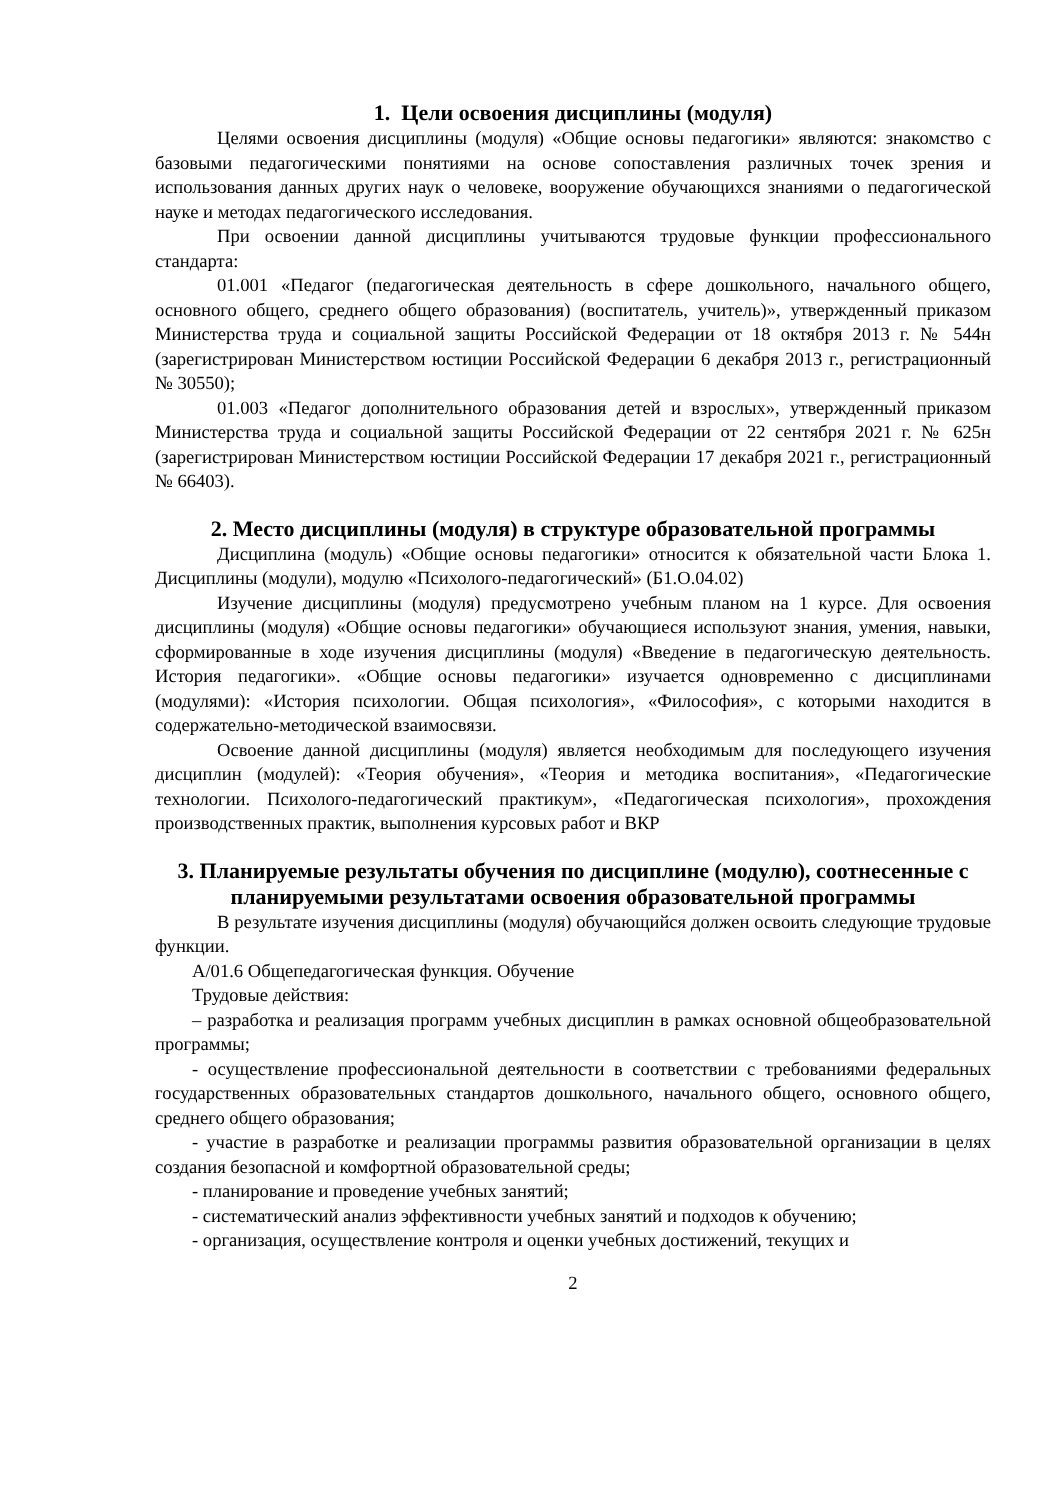1. Цели освоения дисциплины (модуля)
Целями освоения дисциплины (модуля) «Общие основы педагогики» являются: знакомство с базовыми педагогическими понятиями на основе сопоставления различных точек зрения и использования данных других наук о человеке, вооружение обучающихся знаниями о педагогической науке и методах педагогического исследования.
При освоении данной дисциплины учитываются трудовые функции профессионального стандарта:
01.001 «Педагог (педагогическая деятельность в сфере дошкольного, начального общего, основного общего, среднего общего образования) (воспитатель, учитель)», утвержденный приказом Министерства труда и социальной защиты Российской Федерации от 18 октября 2013 г. № 544н (зарегистрирован Министерством юстиции Российской Федерации 6 декабря 2013 г., регистрационный № 30550);
01.003 «Педагог дополнительного образования детей и взрослых», утвержденный приказом Министерства труда и социальной защиты Российской Федерации от 22 сентября 2021 г. № 625н (зарегистрирован Министерством юстиции Российской Федерации 17 декабря 2021 г., регистрационный № 66403).
2. Место дисциплины (модуля) в структуре образовательной программы
Дисциплина (модуль) «Общие основы педагогики» относится к обязательной части Блока 1. Дисциплины (модули), модулю «Психолого-педагогический» (Б1.О.04.02)
Изучение дисциплины (модуля) предусмотрено учебным планом на 1 курсе. Для освоения дисциплины (модуля) «Общие основы педагогики» обучающиеся используют знания, умения, навыки, сформированные в ходе изучения дисциплины (модуля) «Введение в педагогическую деятельность. История педагогики». «Общие основы педагогики» изучается одновременно с дисциплинами (модулями): «История психологии. Общая психология», «Философия», с которыми находится в содержательно-методической взаимосвязи.
Освоение данной дисциплины (модуля) является необходимым для последующего изучения дисциплин (модулей): «Теория обучения», «Теория и методика воспитания», «Педагогические технологии. Психолого-педагогический практикум», «Педагогическая психология», прохождения производственных практик, выполнения курсовых работ и ВКР
3. Планируемые результаты обучения по дисциплине (модулю), соотнесенные с планируемыми результатами освоения образовательной программы
В результате изучения дисциплины (модуля) обучающийся должен освоить следующие трудовые функции.
А/01.6 Общепедагогическая функция. Обучение
Трудовые действия:
– разработка и реализация программ учебных дисциплин в рамках основной общеобразовательной программы;
- осуществление профессиональной деятельности в соответствии с требованиями федеральных государственных образовательных стандартов дошкольного, начального общего, основного общего, среднего общего образования;
- участие в разработке и реализации программы развития образовательной организации в целях создания безопасной и комфортной образовательной среды;
- планирование и проведение учебных занятий;
- систематический анализ эффективности учебных занятий и подходов к обучению;
- организация, осуществление контроля и оценки учебных достижений, текущих и
2